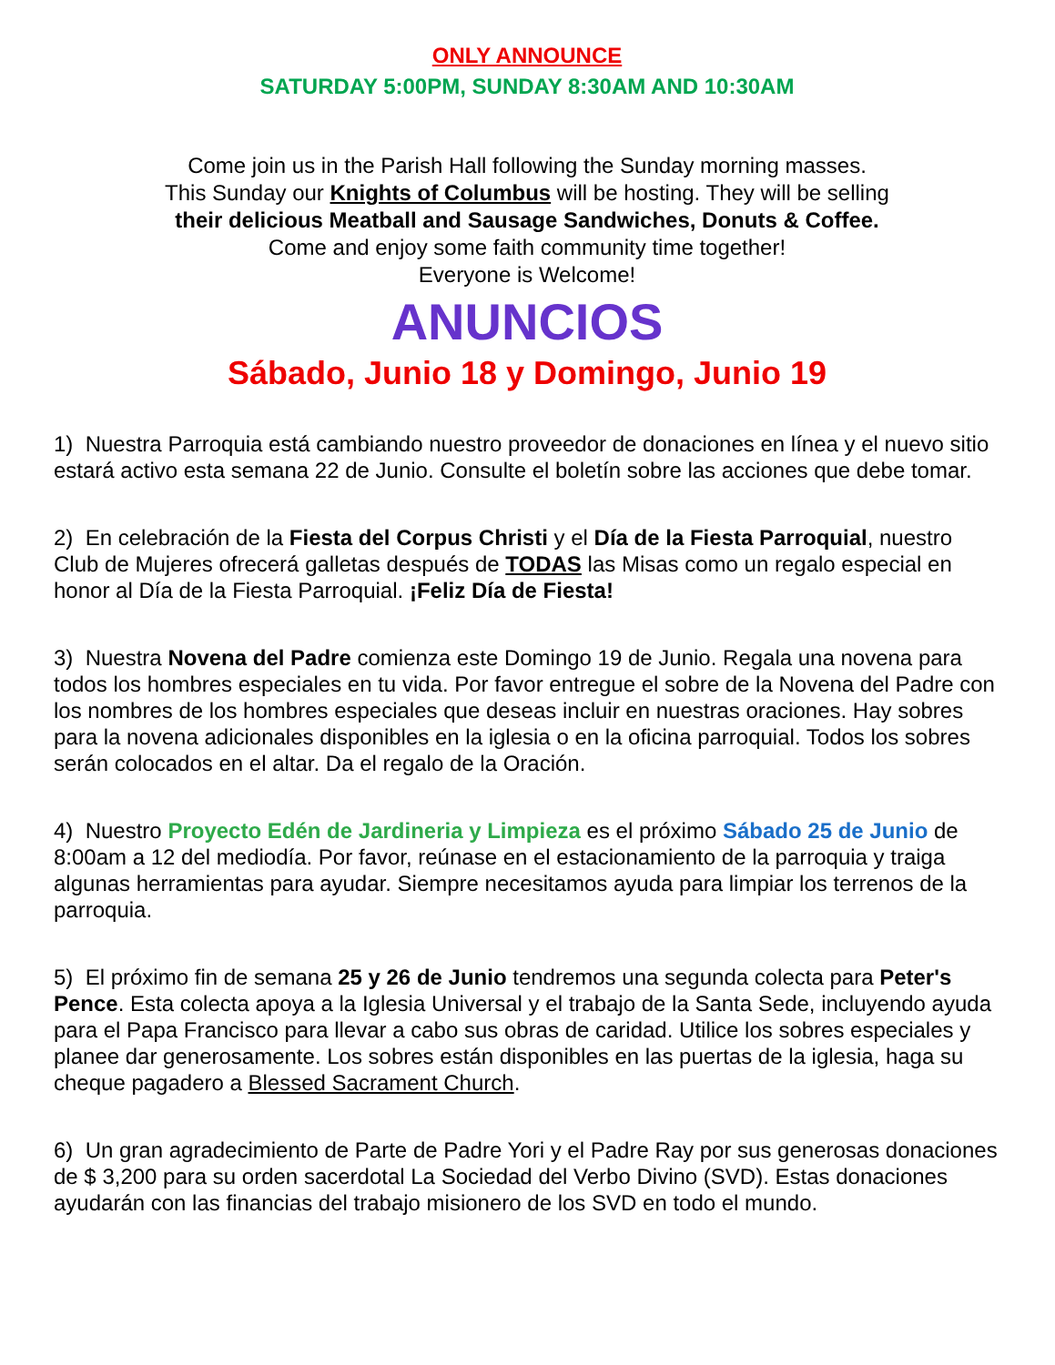ONLY ANNOUNCE
SATURDAY 5:00PM, SUNDAY 8:30AM AND 10:30AM
Come join us in the Parish Hall following the Sunday morning masses.
This Sunday our Knights of Columbus will be hosting. They will be selling
their delicious Meatball and Sausage Sandwiches, Donuts & Coffee.
Come and enjoy some faith community time together!
Everyone is Welcome!
ANUNCIOS
Sábado, Junio 18 y Domingo, Junio 19
1) Nuestra Parroquia está cambiando nuestro proveedor de donaciones en línea y el nuevo sitio estará activo esta semana 22 de Junio. Consulte el boletín sobre las acciones que debe tomar.
2) En celebración de la Fiesta del Corpus Christi y el Día de la Fiesta Parroquial, nuestro Club de Mujeres ofrecerá galletas después de TODAS las Misas como un regalo especial en honor al Día de la Fiesta Parroquial. ¡Feliz Día de Fiesta!
3) Nuestra Novena del Padre comienza este Domingo 19 de Junio. Regala una novena para todos los hombres especiales en tu vida. Por favor entregue el sobre de la Novena del Padre con los nombres de los hombres especiales que deseas incluir en nuestras oraciones. Hay sobres para la novena adicionales disponibles en la iglesia o en la oficina parroquial. Todos los sobres serán colocados en el altar. Da el regalo de la Oración.
4) Nuestro Proyecto Edén de Jardineria y Limpieza es el próximo Sábado 25 de Junio de 8:00am a 12 del mediodía. Por favor, reúnase en el estacionamiento de la parroquia y traiga algunas herramientas para ayudar. Siempre necesitamos ayuda para limpiar los terrenos de la parroquia.
5) El próximo fin de semana 25 y 26 de Junio tendremos una segunda colecta para Peter's Pence. Esta colecta apoya a la Iglesia Universal y el trabajo de la Santa Sede, incluyendo ayuda para el Papa Francisco para llevar a cabo sus obras de caridad. Utilice los sobres especiales y planee dar generosamente. Los sobres están disponibles en las puertas de la iglesia, haga su cheque pagadero a Blessed Sacrament Church.
6) Un gran agradecimiento de Parte de Padre Yori y el Padre Ray por sus generosas donaciones de $ 3,200 para su orden sacerdotal La Sociedad del Verbo Divino (SVD). Estas donaciones ayudarán con las financias del trabajo misionero de los SVD en todo el mundo.